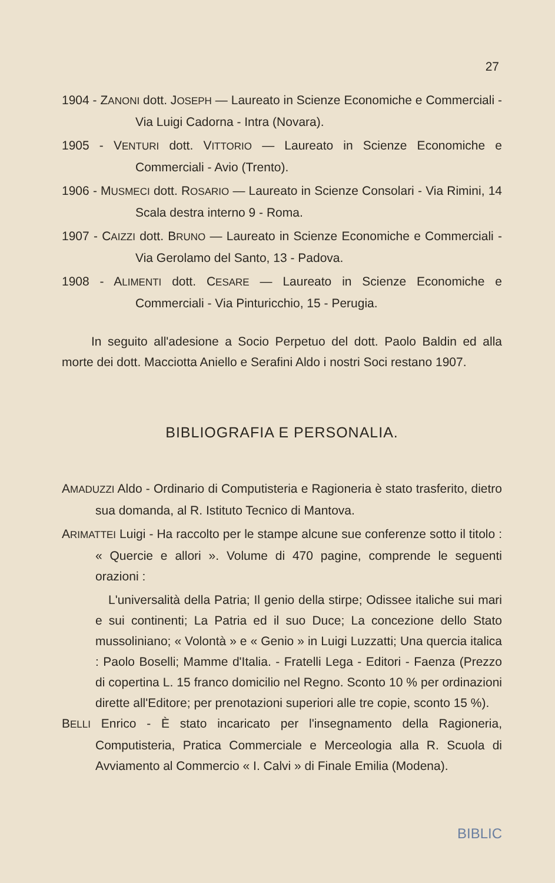27
1904 - ZANONI dott. JOSEPH — Laureato in Scienze Economiche e Commerciali - Via Luigi Cadorna - Intra (Novara).
1905 - VENTURI dott. VITTORIO — Laureato in Scienze Economiche e Commerciali - Avio (Trento).
1906 - MUSMECI dott. ROSARIO — Laureato in Scienze Consolari - Via Rimini, 14 Scala destra interno 9 - Roma.
1907 - CAIZZI dott. BRUNO — Laureato in Scienze Economiche e Commerciali - Via Gerolamo del Santo, 13 - Padova.
1908 - ALIMENTI dott. CESARE — Laureato in Scienze Economiche e Commerciali - Via Pinturicchio, 15 - Perugia.
In seguito all'adesione a Socio Perpetuo del dott. Paolo Baldin ed alla morte dei dott. Macciotta Aniello e Serafini Aldo i nostri Soci restano 1907.
BIBLIOGRAFIA E PERSONALIA.
AMADUZZI Aldo - Ordinario di Computisteria e Ragioneria è stato trasferito, dietro sua domanda, al R. Istituto Tecnico di Mantova.
ARIMATTEI Luigi - Ha raccolto per le stampe alcune sue conferenze sotto il titolo : « Quercie e allori ». Volume di 470 pagine, comprende le seguenti orazioni :
L'universalità della Patria; Il genio della stirpe; Odissee italiche sui mari e sui continenti; La Patria ed il suo Duce; La concezione dello Stato mussoliniano; « Volontà » e « Genio » in Luigi Luzzatti; Una quercia italica : Paolo Boselli; Mamme d'Italia. - Fratelli Lega - Editori - Faenza (Prezzo di copertina L. 15 franco domicilio nel Regno. Sconto 10 % per ordinazioni dirette all'Editore; per prenotazioni superiori alle tre copie, sconto 15 %).
BELLI Enrico - È stato incaricato per l'insegnamento della Ragioneria, Computisteria, Pratica Commerciale e Merceologia alla R. Scuola di Avviamento al Commercio « I. Calvi » di Finale Emilia (Modena).
BIBLIC